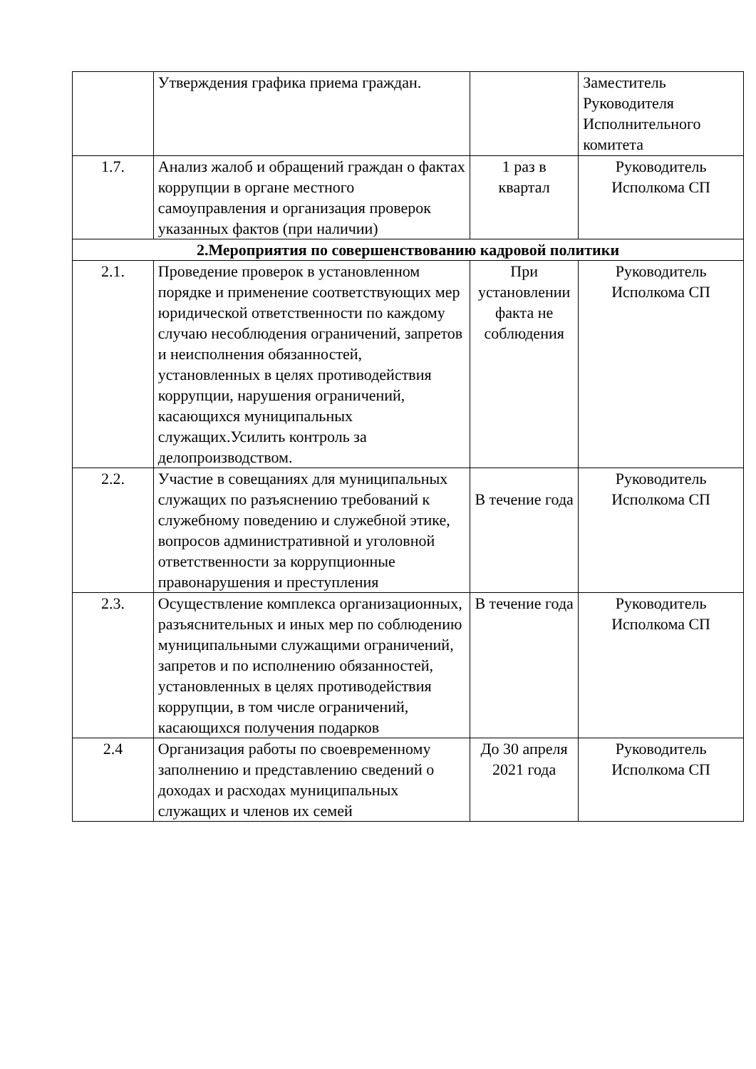| | Утверждения графика приема граждан. | | Заместитель Руководителя Исполнительного комитета |
| 1.7. | Анализ жалоб и обращений граждан о фактах коррупции в органе местного самоуправления и организация проверок указанных фактов (при наличии) | 1 раз в квартал | Руководитель Исполкома СП |
| 2.Мероприятия по совершенствованию кадровой политики | | | |
| 2.1. | Проведение проверок в установленном порядке и применение соответствующих мер юридической ответственности по каждому случаю несоблюдения ограничений, запретов и неисполнения обязанностей, установленных в целях противодействия коррупции, нарушения ограничений, касающихся муниципальных служащих.Усилить контроль за делопроизводством. | При установлении факта не соблюдения | Руководитель Исполкома СП |
| 2.2. | Участие в совещаниях для муниципальных служащих по разъяснению требований к служебному поведению и служебной этике, вопросов административной и уголовной ответственности за коррупционные правонарушения и преступления | В течение года | Руководитель Исполкома СП |
| 2.3. | Осуществление комплекса организационных, разъяснительных и иных мер по соблюдению муниципальными служащими ограничений, запретов и по исполнению обязанностей, установленных в целях противодействия коррупции, в том числе ограничений, касающихся получения подарков | В течение года | Руководитель Исполкома СП |
| 2.4 | Организация работы по своевременному заполнению и представлению сведений о доходах и расходах муниципальных служащих и членов их семей | До 30 апреля 2021 года | Руководитель Исполкома СП |